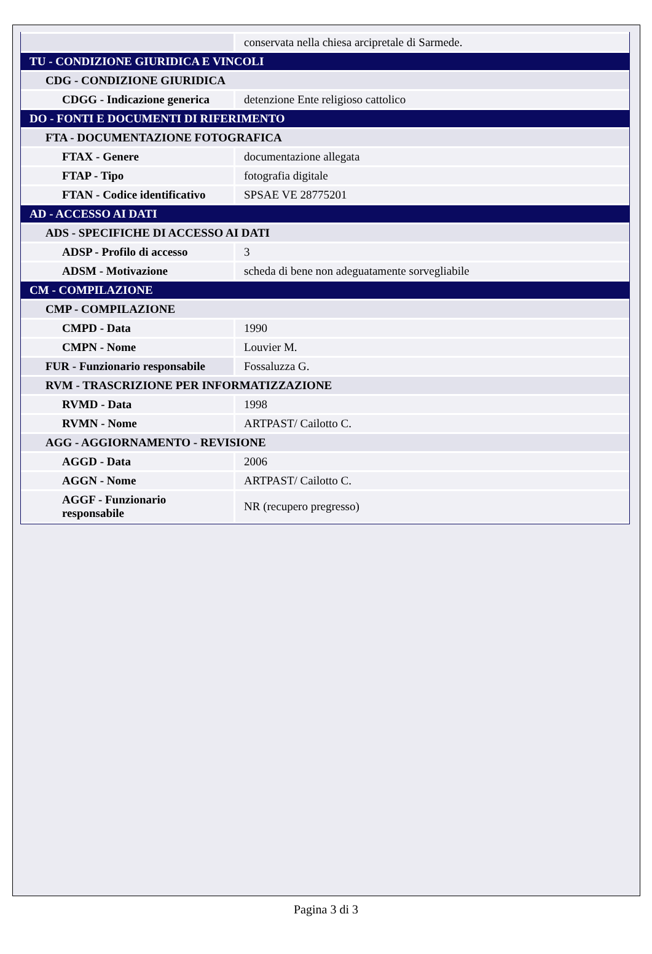| | conservata nella chiesa arcipretale di Sarmede. |
| TU - CONDIZIONE GIURIDICA E VINCOLI | |
| CDG - CONDIZIONE GIURIDICA | |
| CDGG - Indicazione generica | detenzione Ente religioso cattolico |
| DO - FONTI E DOCUMENTI DI RIFERIMENTO | |
| FTA - DOCUMENTAZIONE FOTOGRAFICA | |
| FTAX - Genere | documentazione allegata |
| FTAP - Tipo | fotografia digitale |
| FTAN - Codice identificativo | SPSAE VE 28775201 |
| AD - ACCESSO AI DATI | |
| ADS - SPECIFICHE DI ACCESSO AI DATI | |
| ADSP - Profilo di accesso | 3 |
| ADSM - Motivazione | scheda di bene non adeguatamente sorvegliabile |
| CM - COMPILAZIONE | |
| CMP - COMPILAZIONE | |
| CMPD - Data | 1990 |
| CMPN - Nome | Louvier M. |
| FUR - Funzionario responsabile | Fossaluzza G. |
| RVM - TRASCRIZIONE PER INFORMATIZZAZIONE | |
| RVMD - Data | 1998 |
| RVMN - Nome | ARTPAST/ Cailotto C. |
| AGG - AGGIORNAMENTO - REVISIONE | |
| AGGD - Data | 2006 |
| AGGN - Nome | ARTPAST/ Cailotto C. |
| AGGF - Funzionario responsabile | NR (recupero pregresso) |
Pagina 3 di 3